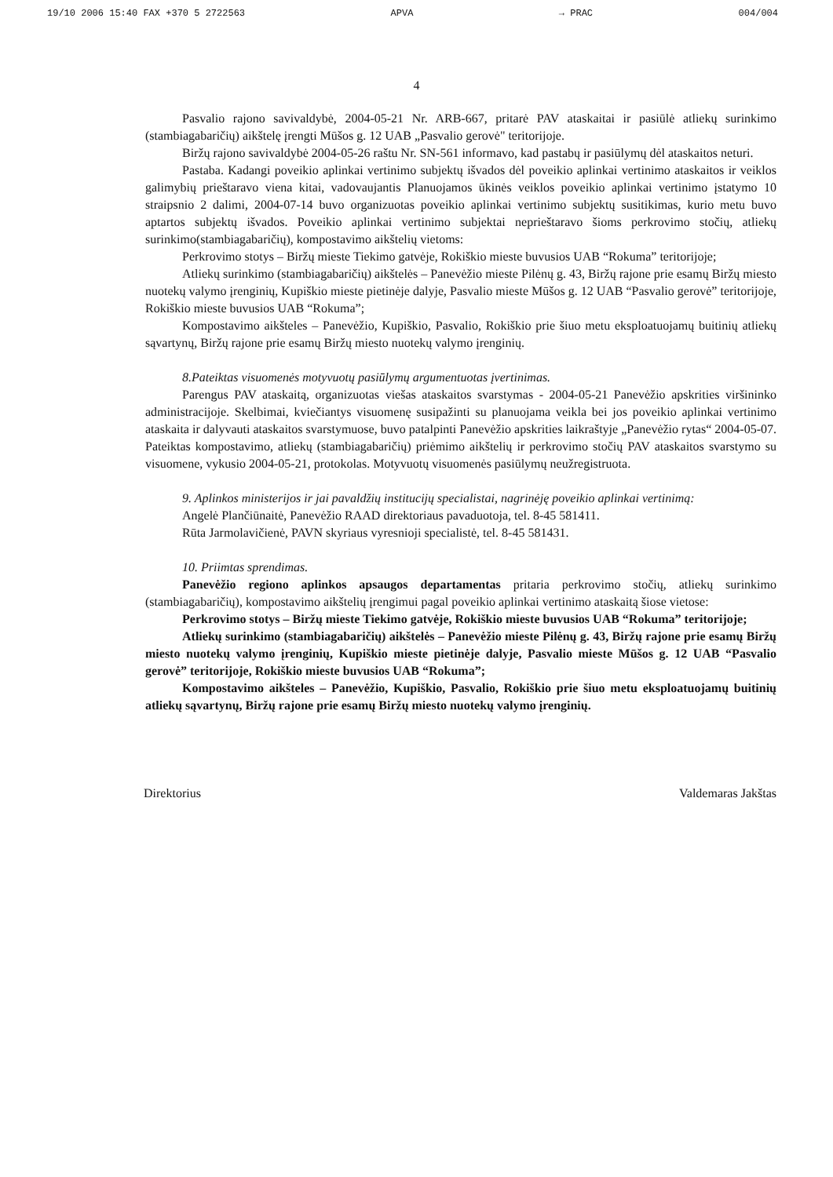19/10 2006 15:40 FAX +370 5 2722563 APVA → PRAC 004/004
4
Pasvalio rajono savivaldybė, 2004-05-21 Nr. ARB-667, pritarė PAV ataskaitai ir pasiūlė atliekų surinkimo (stambiagabaričių) aikštelę įrengti Mūšos g. 12 UAB „Pasvalio gerovė" teritorijoje.
Biržų rajono savivaldybė 2004-05-26 raštu Nr. SN-561 informavo, kad pastabų ir pasiūlymų dėl ataskaitos neturi.
Pastaba. Kadangi poveikio aplinkai vertinimo subjektų išvados dėl poveikio aplinkai vertinimo ataskaitos ir veiklos galimybių prieštaravo viena kitai, vadovaujantis Planuojamos ūkinės veiklos poveikio aplinkai vertinimo įstatymo 10 straipsnio 2 dalimi, 2004-07-14 buvo organizuotas poveikio aplinkai vertinimo subjektų susitikimas, kurio metu buvo aptartos subjektų išvados. Poveikio aplinkai vertinimo subjektai neprieštaravo šioms perkrovimo stočių, atliekų surinkimo(stambiagabaričių), kompostavimo aikštelių vietoms:
Perkrovimo stotys – Biržų mieste Tiekimo gatvėje, Rokiškio mieste buvusios UAB “Rokuma” teritorijoje;
Atliekų surinkimo (stambiagabaričių) aikštelės – Panevėžio mieste Pilėnų g. 43, Biržų rajone prie esamų Biržų miesto nuotekų valymo įrenginių, Kupiškio mieste pietinėje dalyje, Pasvalio mieste Mūšos g. 12 UAB “Pasvalio gerovė” teritorijoje, Rokiškio mieste buvusios UAB “Rokuma”;
Kompostavimo aikšteles – Panevėžio, Kupiškio, Pasvalio, Rokiškio prie šiuo metu eksploatuojamų buitinių atliekų sąvartynų, Biržų rajone prie esamų Biržų miesto nuotekų valymo įrenginių.
8.Pateiktas visuomenės motyvuotų pasiūlymų argumentuotas įvertinimas.
Parengus PAV ataskaitą, organizuotas viešas ataskaitos svarstymas - 2004-05-21 Panevėžio apskrities viršininko administracijoje. Skelbimai, kviečiantys visuomenę susipažinti su planuojama veikla bei jos poveikio aplinkai vertinimo ataskaita ir dalyvauti ataskaitos svarstymuose, buvo patalpinti Panevėžio apskrities laikraštyje „Panevėžio rytas“ 2004-05-07. Pateiktas kompostavimo, atliekų (stambiagabaričių) priėmimo aikštelių ir perkrovimo stočių PAV ataskaitos svarstymo su visuomene, vykusio 2004-05-21, protokolas. Motyvuotų visuomenės pasiūlymų neužregistruota.
9. Aplinkos ministerijos ir jai pavaldžių institucijų specialistai, nagrinėję poveikio aplinkai vertinimą:
Angelė Plančiūnaitė, Panevėžio RAAD direktoriaus pavaduotoja, tel. 8-45 581411.
Rūta Jarmolavičienė, PAVN skyriaus vyresnioji specialistė, tel. 8-45 581431.
10. Priimtas sprendimas.
Panevėžio regiono aplinkos apsaugos departamentas pritaria perkrovimo stočių, atliekų surinkimo (stambiagabaričių), kompostavimo aikštelių įrengimui pagal poveikio aplinkai vertinimo ataskaitą šiose vietose:
Perkrovimo stotys – Biržų mieste Tiekimo gatvėje, Rokiškio mieste buvusios UAB “Rokuma” teritorijoje;
Atliekų surinkimo (stambiagabaričių) aikštelės – Panevėžio mieste Pilėnų g. 43, Biržų rajone prie esamų Biržų miesto nuotekų valymo įrenginių, Kupiškio mieste pietinėje dalyje, Pasvalio mieste Mūšos g. 12 UAB “Pasvalio gerovė” teritorijoje, Rokiškio mieste buvusios UAB “Rokuma”;
Kompostavimo aikšteles – Panevėžio, Kupiškio, Pasvalio, Rokiškio prie šiuo metu eksploatuojamų buitinių atliekų sąvartynų, Biržų rajone prie esamų Biržų miesto nuotekų valymo įrenginių.
Direktorius Valdemaras Jakštas